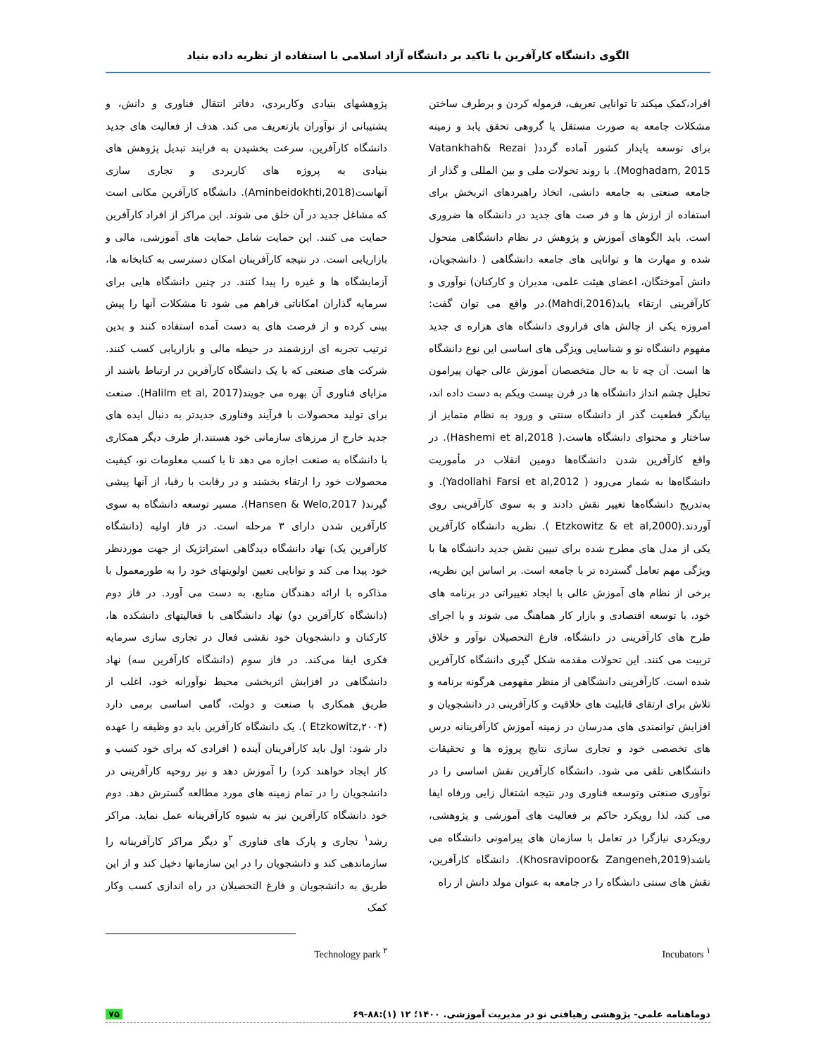الگوی دانشگاه کارآفرین با تاکید بر دانشگاه آزاد اسلامی با استفاده از نظریه داده بنیاد
افراد،کمک میکند تا توانایی تعریف، فرموله کردن و برطرف ساختن مشکلات جامعه به صورت مستقل یا گروهی تحقق یابد و زمینه برای توسعه پایدار کشور آماده گردد( Vatankhah& Rezai Moghadam, 2015). با روند تحولات ملی و بین المللی و گذار از جامعه صنعتی به جامعه دانشی، اتخاذ راهبردهای اثربخش برای استفاده از ارزش ها و فر صت های جدید در دانشگاه ها ضروری است. باید الگوهای آموزش و پژوهش در نظام دانشگاهی متحول شده و مهارت ها و توانایی های جامعه دانشگاهی ( دانشجویان، دانش آموختگان، اعضای هیئت علمی، مدیران و کارکنان) نوآوری و کارآفرینی ارتقاء یابد(Mahdi,2016).در واقع می توان گفت: امروزه یکی از چالش های فراروی دانشگاه های هزاره ی جدید مفهوم دانشگاه نو و شناسایی ویژگی های اساسی این نوع دانشگاه ها است. آن چه تا به حال متخصصان آموزش عالی جهان پیرامون تحلیل چشم انداز دانشگاه ها در قرن بیست ویکم به دست داده اند، بیانگر قطعیت گذر از دانشگاه سنتی و ورود به نظام متمایز از ساختار و محتوای دانشگاه هاست.( Hashemi et al,2018). در واقع کارآفرین شدن دانشگاه‌ها دومین انقلاب در مأموریت دانشگاه‌ها به شمار می‌رود ( Yadollahi Farsi et al,2012). و به‌تدریج دانشگاه‌ها تغییر نقش دادند و به سوی کارآفرینی روی آوردند.(Etzkowitz & et al,2000 ). نظریه دانشگاه کارآفرین یکی از مدل های مطرح شده برای تبیین نقش جدید دانشگاه ها با ویژگی مهم تعامل گسترده تر با جامعه است. بر اساس این نظریه، برخی از نظام های آموزش عالی با ایجاد تغییراتی در برنامه های خود، با توسعه اقتصادی و بازار کار هماهنگ می شوند و با اجرای طرح های کارآفرینی در دانشگاه، فارغ التحصیلان نوآور و خلاق تربیت می کنند. این تحولات مقدمه شکل گیری دانشگاه کارآفرین شده است. کارآفرینی دانشگاهی از منظر مفهومی هرگونه برنامه و تلاش برای ارتقای قابلیت های خلاقیت و کارآفرینی در دانشجویان و افزایش توانمندی های مدرسان در زمینه آموزش کارآفرینانه درس های تخصصی خود و تجاری سازی نتایج پروژه ها و تحقیقات دانشگاهی تلقی می شود. دانشگاه کارآفرین نقش اساسی را در نوآوری صنعتی وتوسعه فناوری ودر نتیجه اشتغال زایی ورفاه ایفا می کند، لذا رویکرد حاکم بر فعالیت های آموزشی و پژوهشی، رویکردی نیازگرا در تعامل با سازمان های پیرامونی دانشگاه می باشد(Khosravipoor& Zangeneh,2019). دانشگاه کارآفرین، نقش های سنتی دانشگاه را در جامعه به عنوان مولد دانش از راه
پژوهشهای بنیادی وکاربردی، دفاتر انتقال فناوری و دانش، و پشتیبانی از نوآوران بازتعریف می کند. هدف از فعالیت های جدید دانشگاه کارآفرین، سرعت بخشیدن به فرایند تبدیل پژوهش های بنیادی به پروژه های کاربردی و تجاری سازی آنهاست(Aminbeidokhti,2018). دانشگاه کارآفرین مکانی است که مشاغل جدید در آن خلق می شوند. این مراکز از افراد کارآفرین حمایت می کنند. این حمایت شامل حمایت های آموزشی، مالی و بازاریابی است. در نتیجه کارآفرینان امکان دسترسی به کتابخانه ها، آزمایشگاه ها و غیره را پیدا کنند. در چنین دانشگاه هایی برای سرمایه گذاران امکاناتی فراهم می شود تا مشکلات آنها را پیش بینی کرده و از فرصت های به دست آمده استفاده کنند و بدین ترتیب تجربه ای ارزشمند در حیطه مالی و بازاریابی کسب کنند. شرکت های صنعتی که با یک دانشگاه کارآفرین در ارتباط باشند از مزایای فناوری آن بهره می جویند(Halilm et al, 2017). صنعت برای تولید محصولات با فرآیند وفناوری جدیدتر به دنبال ایده های جدید خارج از مرزهای سازمانی خود هستند.از طرف دیگر همکاری با دانشگاه به صنعت اجازه می دهد تا با کسب معلومات نو، کیفیت محصولات خود را ارتقاء بخشند و در رقابت با رقبا، از آنها پیشی گیرند( Hansen & Welo,2017). مسیر توسعه دانشگاه به سوی کارآفرین شدن دارای ۳ مرحله است. در فاز اولیه (دانشگاه کارآفرین یک) نهاد دانشگاه دیدگاهی استراتژیک از جهت موردنظر خود پیدا می کند و توانایی تعیین اولویتهای خود را به طورمعمول با مذاکره با ارائه دهندگان منابع، به دست می آورد. در فاز دوم (دانشگاه کارآفرین دو) نهاد دانشگاهی با فعالیتهای دانشکده ها، کارکنان و دانشجویان خود نقشی فعال در تجاری سازی سرمایه فکری ایفا می‌کند. در فاز سوم (دانشگاه کارآفرین سه) نهاد دانشگاهی در افزایش اثربخشی محیط نوآورانه خود، اغلب از طریق همکاری با صنعت و دولت، گامی اساسی برمی دارد (Etzkowitz,۲۰۰۴ ). یک دانشگاه کارآفرین باید دو وظیفه را عهده دار شود: اول باید کارآفرینان آینده ( افرادی که برای خود کسب و کار ایجاد خواهند کرد) را آموزش دهد و نیز روحیه کارآفرینی در دانشجویان را در تمام زمینه های مورد مطالعه گسترش دهد. دوم خود دانشگاه کارآفرین نیز به شیوه کارآفرینانه عمل نماید. مراکز رشد<sup>۱</sup> تجاری و پارک های فناوری <sup>۲</sup>و دیگر مراکز کارآفرینانه را سازماندهی کند و دانشجویان را در این سازمانها دخیل کند و از این طریق به دانشجویان و فارغ التحصیلان در راه اندازی کسب وکار کمک
<sup>۱</sup> Incubators <sup>۲</sup> Technology park
دوماهنامه علمی- پژوهشی رهیافتی نو در مدیریت آموزشی. ۱۴۰۰؛ ۱۲ (۱):۸۸-۶۹ ۷۵